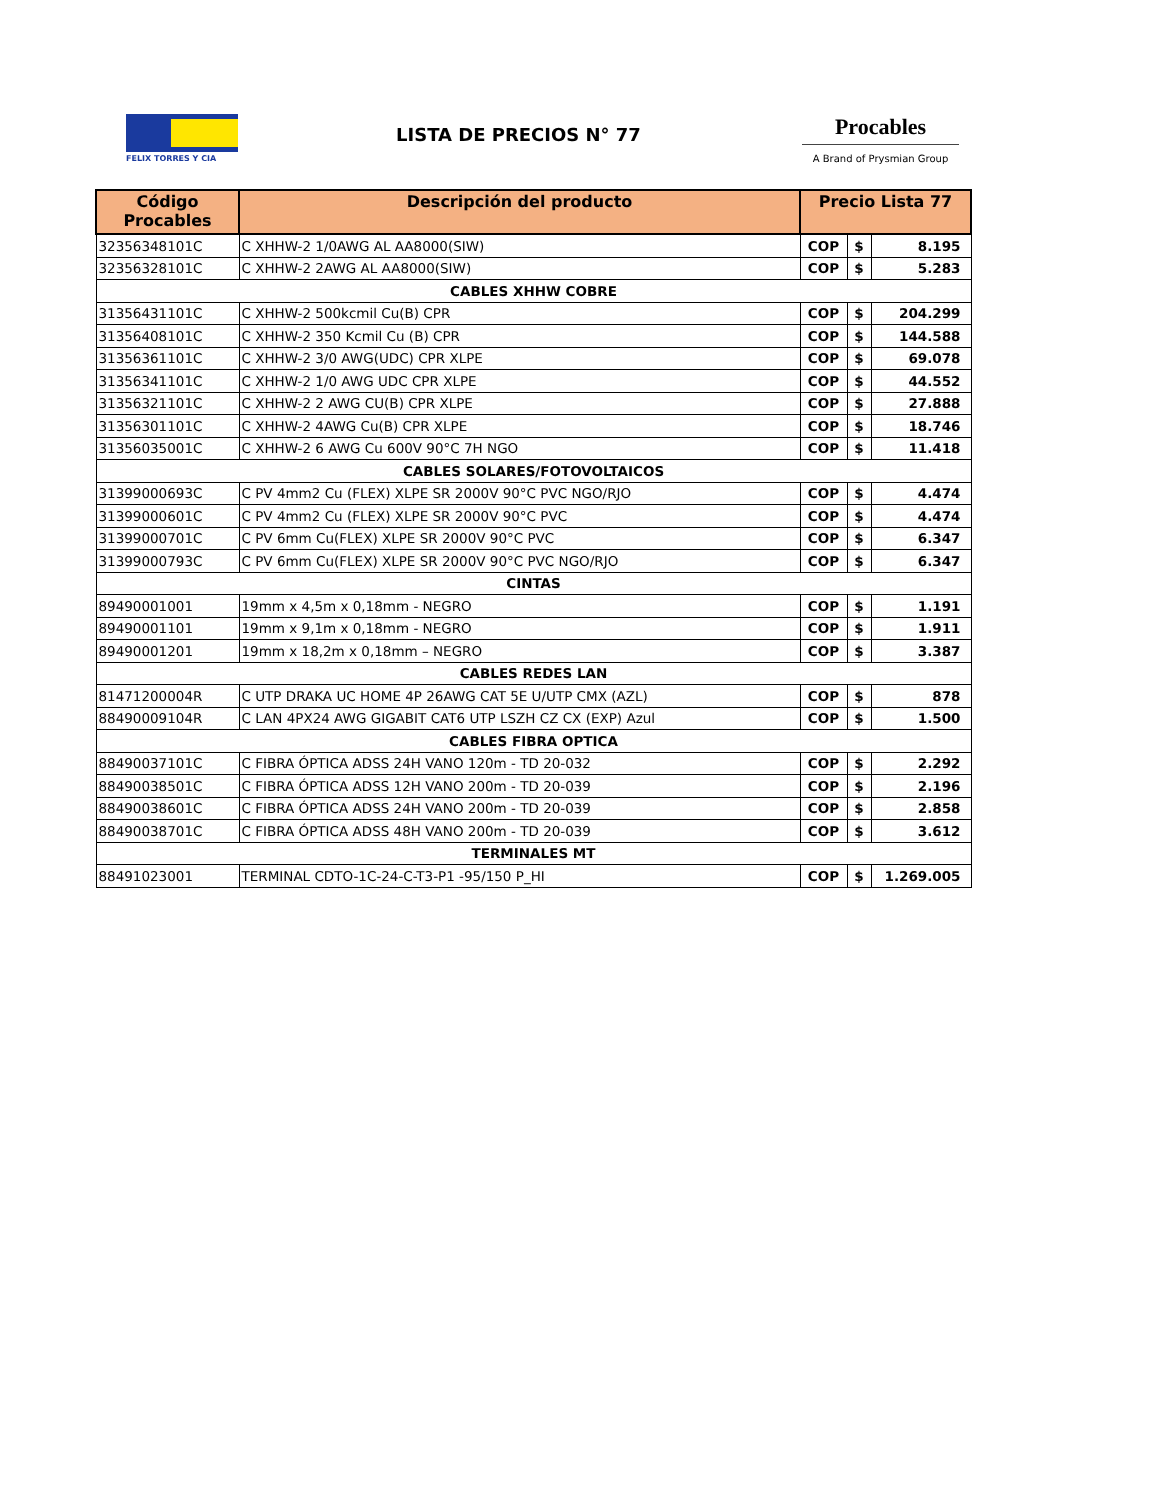FELIX TORRES Y CIA
LISTA DE PRECIOS N° 77
Procables
A Brand of Prysmian Group
| Código Procables | Descripción del producto | Precio Lista 77 | | |
| --- | --- | --- | --- | --- |
| 32356348101C | C XHHW-2 1/0AWG AL AA8000(SIW) | COP | $ | 8.195 |
| 32356328101C | C XHHW-2 2AWG AL AA8000(SIW) | COP | $ | 5.283 |
| CABLES XHHW COBRE | | | | |
| 31356431101C | C XHHW-2 500kcmil Cu(B) CPR | COP | $ | 204.299 |
| 31356408101C | C XHHW-2 350 Kcmil Cu (B) CPR | COP | $ | 144.588 |
| 31356361101C | C XHHW-2 3/0 AWG(UDC) CPR XLPE | COP | $ | 69.078 |
| 31356341101C | C XHHW-2 1/0 AWG UDC CPR XLPE | COP | $ | 44.552 |
| 31356321101C | C XHHW-2 2 AWG CU(B) CPR XLPE | COP | $ | 27.888 |
| 31356301101C | C XHHW-2 4AWG Cu(B) CPR XLPE | COP | $ | 18.746 |
| 31356035001C | C XHHW-2 6 AWG Cu 600V 90°C 7H NGO | COP | $ | 11.418 |
| CABLES SOLARES/FOTOVOLTAICOS | | | | |
| 31399000693C | C PV 4mm2 Cu (FLEX) XLPE SR 2000V 90°C PVC NGO/RJO | COP | $ | 4.474 |
| 31399000601C | C PV 4mm2 Cu (FLEX) XLPE SR 2000V 90°C PVC | COP | $ | 4.474 |
| 31399000701C | C PV 6mm Cu(FLEX) XLPE SR 2000V 90°C PVC | COP | $ | 6.347 |
| 31399000793C | C PV 6mm Cu(FLEX) XLPE SR 2000V 90°C PVC NGO/RJO | COP | $ | 6.347 |
| CINTAS | | | | |
| 89490001001 | 19mm x 4,5m x 0,18mm - NEGRO | COP | $ | 1.191 |
| 89490001101 | 19mm x 9,1m x 0,18mm - NEGRO | COP | $ | 1.911 |
| 89490001201 | 19mm x 18,2m x 0,18mm – NEGRO | COP | $ | 3.387 |
| CABLES REDES LAN | | | | |
| 81471200004R | C UTP DRAKA UC HOME 4P 26AWG CAT 5E U/UTP CMX (AZL) | COP | $ | 878 |
| 88490009104R | C LAN 4PX24 AWG GIGABIT CAT6 UTP LSZH CZ CX (EXP) Azul | COP | $ | 1.500 |
| CABLES FIBRA OPTICA | | | | |
| 88490037101C | C FIBRA ÓPTICA ADSS 24H VANO 120m - TD 20-032 | COP | $ | 2.292 |
| 88490038501C | C FIBRA ÓPTICA ADSS 12H VANO 200m - TD 20-039 | COP | $ | 2.196 |
| 88490038601C | C FIBRA ÓPTICA ADSS 24H VANO 200m - TD 20-039 | COP | $ | 2.858 |
| 88490038701C | C FIBRA ÓPTICA ADSS 48H VANO 200m - TD 20-039 | COP | $ | 3.612 |
| TERMINALES MT | | | | |
| 88491023001 | TERMINAL CDTO-1C-24-C-T3-P1 -95/150 P_HI | COP | $ | 1.269.005 |